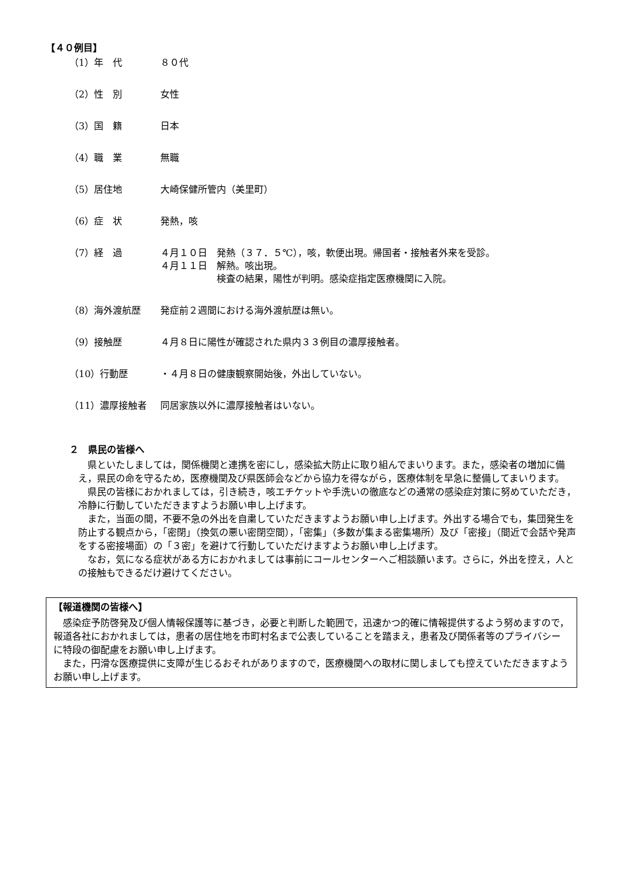【４０例目】
（1）年　代 ８０代
（2）性　別 女性
（3）国　籍 日本
（4）職　業 無職
（5）居住地 大崎保健所管内（美里町）
（6）症　状 発熱，咳
（7）経　過 ４月１０日　発熱（３７．５℃），咳，軟便出現。帰国者・接触者外来を受診。
４月１１日　解熱。咳出現。
　　　　　　検査の結果，陽性が判明。感染症指定医療機関に入院。
（8）海外渡航歴 発症前２週間における海外渡航歴は無い。
（9）接触歴 ４月８日に陽性が確認された県内３３例目の濃厚接触者。
（10）行動歴 ・４月８日の健康観察開始後，外出していない。
（11）濃厚接触者 同居家族以外に濃厚接触者はいない。
２　県民の皆様へ
県といたしましては，関係機関と連携を密にし，感染拡大防止に取り組んでまいります。また，感染者の増加に備え，県民の命を守るため，医療機関及び県医師会などから協力を得ながら，医療体制を早急に整備してまいります。
県民の皆様におかれましては，引き続き，咳エチケットや手洗いの徹底などの通常の感染症対策に努めていただき，冷静に行動していただきますようお願い申し上げます。
また，当面の間，不要不急の外出を自粛していただきますようお願い申し上げます。外出する場合でも，集団発生を防止する観点から，「密閉」（換気の悪い密閉空間），「密集」（多数が集まる密集場所）及び「密接」（間近で会話や発声をする密接場面）の「３密」を避けて行動していただけますようお願い申し上げます。
なお，気になる症状がある方におかれましては事前にコールセンターへご相談願います。さらに，外出を控え，人との接触もできるだけ避けてください。
【報道機関の皆様へ】
感染症予防啓発及び個人情報保護等に基づき，必要と判断した範囲で，迅速かつ的確に情報提供するよう努めますので，報道各社におかれましては，患者の居住地を市町村名まで公表していることを踏まえ，患者及び関係者等のプライバシーに特段の御配慮をお願い申し上げます。
また，円滑な医療提供に支障が生じるおそれがありますので，医療機関への取材に関しましても控えていただきますようお願い申し上げます。